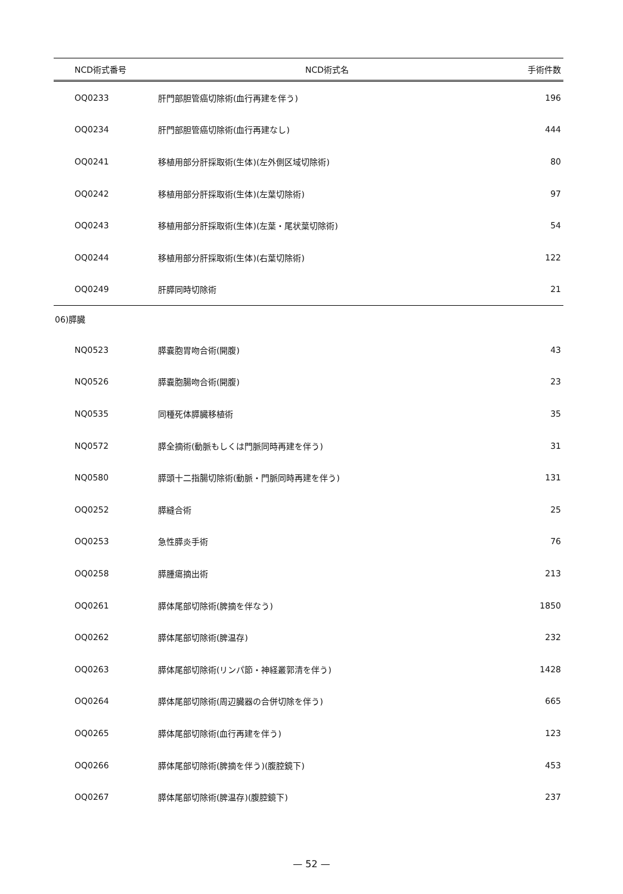| NCD術式番号 | NCD術式名 | 手術件数 |
| --- | --- | --- |
| OQ0233 | 肝門部胆管癌切除術(血行再建を伴う) | 196 |
| OQ0234 | 肝門部胆管癌切除術(血行再建なし) | 444 |
| OQ0241 | 移植用部分肝採取術(生体)(左外側区域切除術) | 80 |
| OQ0242 | 移植用部分肝採取術(生体)(左葉切除術) | 97 |
| OQ0243 | 移植用部分肝採取術(生体)(左葉・尾状葉切除術) | 54 |
| OQ0244 | 移植用部分肝採取術(生体)(右葉切除術) | 122 |
| OQ0249 | 肝膵同時切除術 | 21 |
06)膵臓
| NQ0523 | 膵嚢胞胃吻合術(開腹) | 43 |
| NQ0526 | 膵嚢胞腸吻合術(開腹) | 23 |
| NQ0535 | 同種死体膵臓移植術 | 35 |
| NQ0572 | 膵全摘術(動脈もしくは門脈同時再建を伴う) | 31 |
| NQ0580 | 膵頭十二指腸切除術(動脈・門脈同時再建を伴う) | 131 |
| OQ0252 | 膵縫合術 | 25 |
| OQ0253 | 急性膵炎手術 | 76 |
| OQ0258 | 膵腫瘍摘出術 | 213 |
| OQ0261 | 膵体尾部切除術(脾摘を伴なう) | 1850 |
| OQ0262 | 膵体尾部切除術(脾温存) | 232 |
| OQ0263 | 膵体尾部切除術(リンパ節・神経叢郭清を伴う) | 1428 |
| OQ0264 | 膵体尾部切除術(周辺臓器の合併切除を伴う) | 665 |
| OQ0265 | 膵体尾部切除術(血行再建を伴う) | 123 |
| OQ0266 | 膵体尾部切除術(脾摘を伴う)(腹腔鏡下) | 453 |
| OQ0267 | 膵体尾部切除術(脾温存)(腹腔鏡下) | 237 |
— 52 —